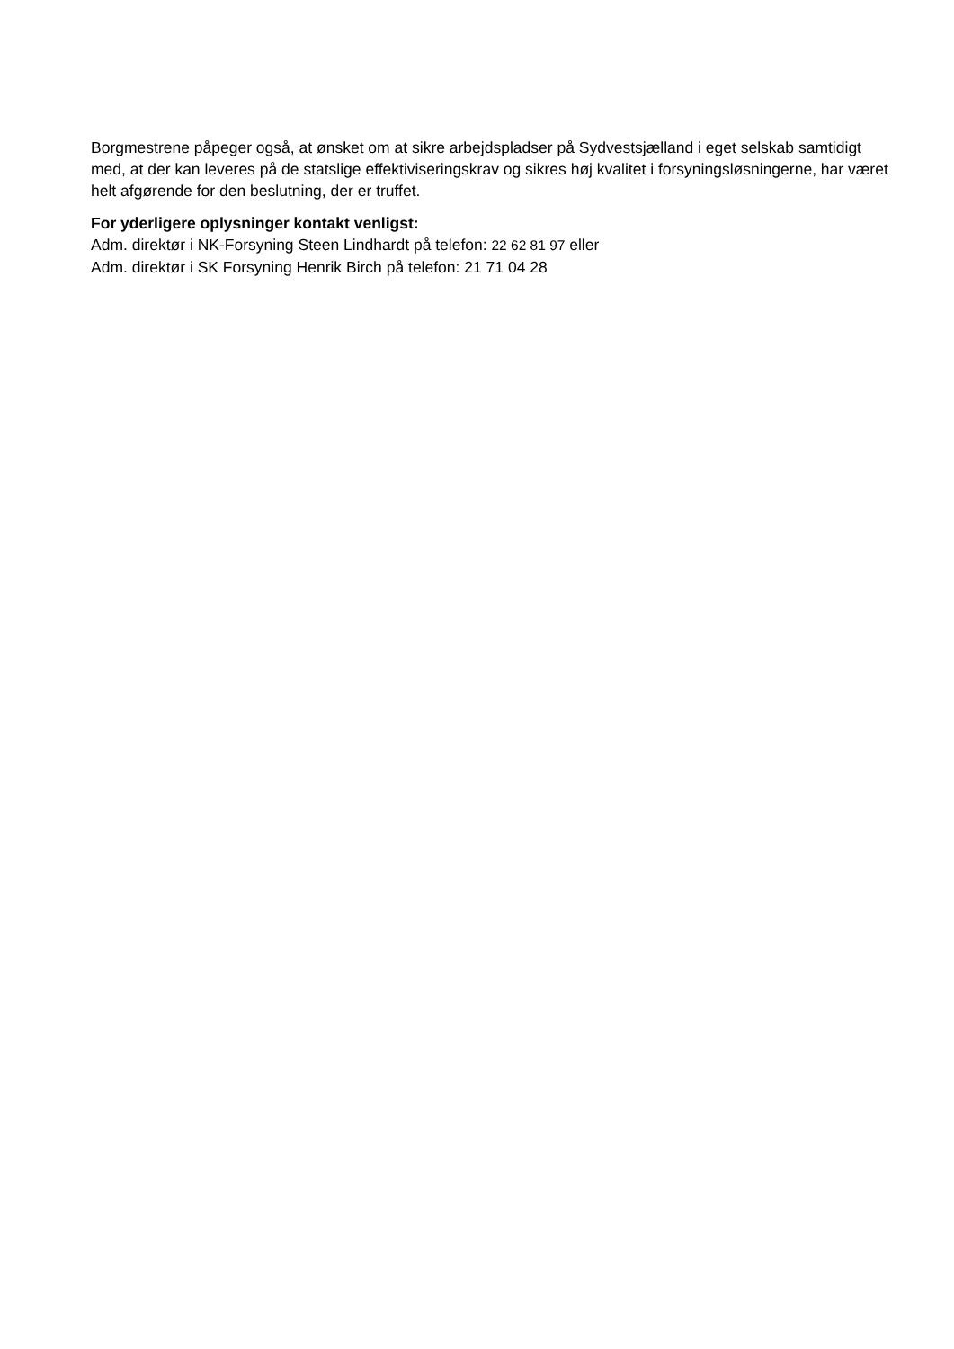Borgmestrene påpeger også, at ønsket om at sikre arbejdspladser på Sydvestsjælland i eget selskab samtidigt med, at der kan leveres på de statslige effektiviseringskrav og sikres høj kvalitet i forsyningsløsningerne, har været helt afgørende for den beslutning, der er truffet.
For yderligere oplysninger kontakt venligst:
Adm. direktør i NK-Forsyning Steen Lindhardt på telefon: 22 62 81 97 eller
Adm. direktør i SK Forsyning Henrik Birch på telefon: 21 71 04 28